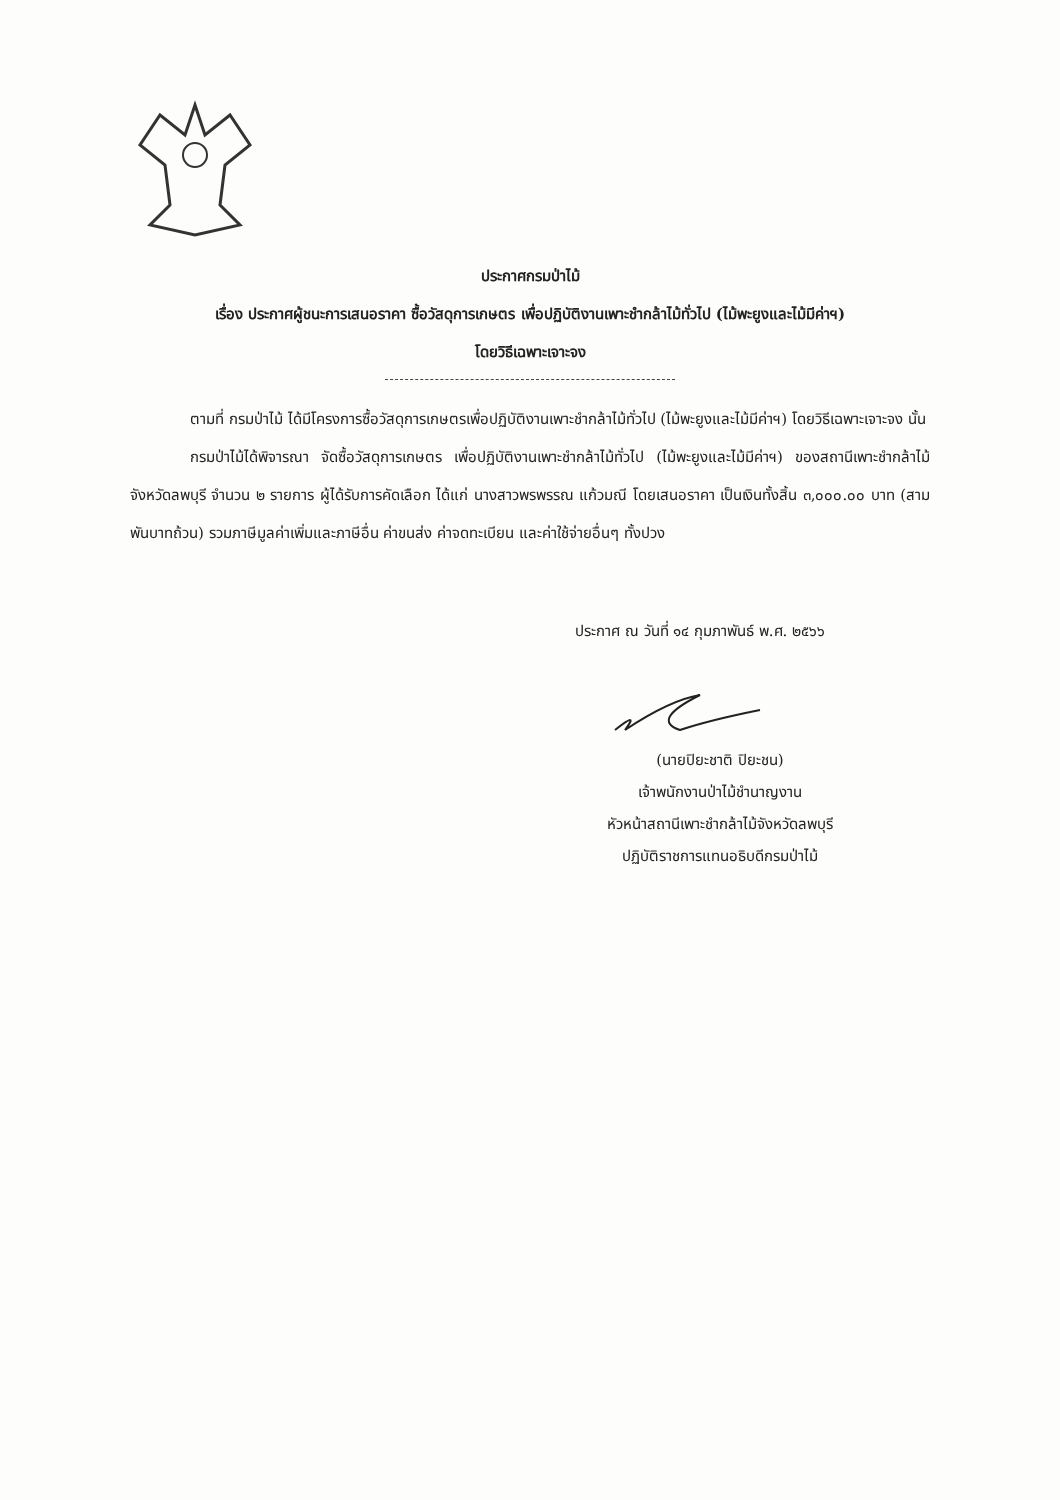ประกาศกรมป่าไม้
เรื่อง ประกาศผู้ชนะการเสนอราคา ซื้อวัสดุการเกษตร เพื่อปฏิบัติงานเพาะชำกล้าไม้ทั่วไป (ไม้พะยูงและไม้มีค่าฯ)
โดยวิธีเฉพาะเจาะจง
ตามที่ กรมป่าไม้ ได้มีโครงการซื้อวัสดุการเกษตรเพื่อปฏิบัติงานเพาะชำกล้าไม้ทั่วไป (ไม้พะยูงและไม้มีค่าฯ) โดยวิธีเฉพาะเจาะจง นั้น
กรมป่าไม้ได้พิจารณา จัดซื้อวัสดุการเกษตร เพื่อปฏิบัติงานเพาะชำกล้าไม้ทั่วไป (ไม้พะยูงและไม้มีค่าฯ) ของสถานีเพาะชำกล้าไม้จังหวัดลพบุรี จำนวน ๒ รายการ ผู้ได้รับการคัดเลือก ได้แก่ นางสาวพรพรรณ แก้วมณี โดยเสนอราคา เป็นเงินทั้งสิ้น ๓,๐๐๐.๐๐ บาท (สามพันบาทถ้วน) รวมภาษีมูลค่าเพิ่มและภาษีอื่น ค่าขนส่ง ค่าจดทะเบียน และค่าใช้จ่ายอื่นๆ ทั้งปวง
ประกาศ ณ วันที่ ๑๔ กุมภาพันธ์ พ.ศ. ๒๕๖๖
(นายปิยะชาติ ปิยะชน)
เจ้าพนักงานป่าไม้ชำนาญงาน
หัวหน้าสถานีเพาะชำกล้าไม้จังหวัดลพบุรี
ปฏิบัติราชการแทนอธิบดีกรมป่าไม้